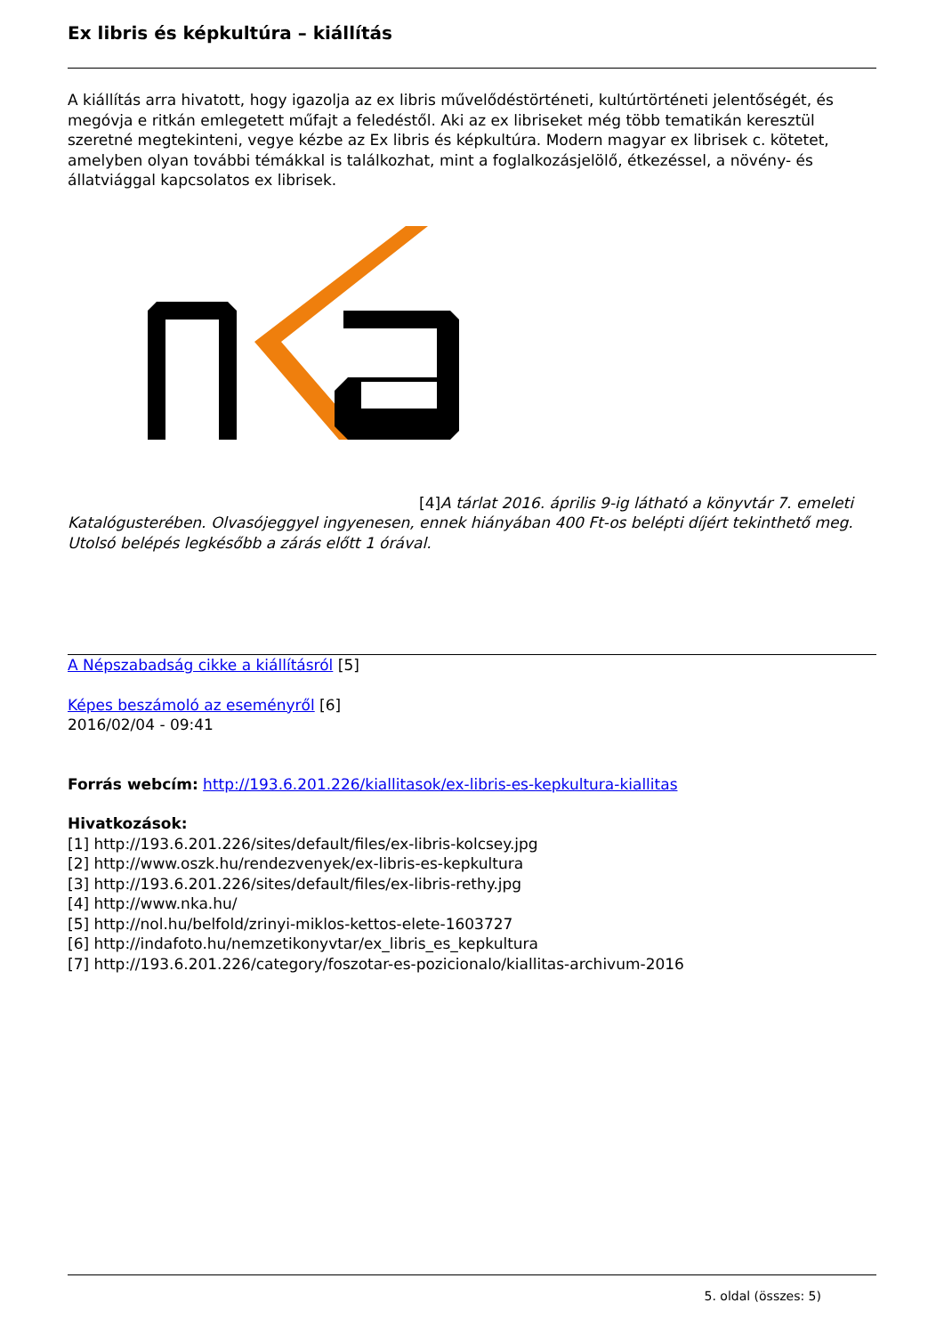Ex libris és képkultúra – kiállítás
A kiállítás arra hivatott, hogy igazolja az ex libris művelődéstörténeti, kultúrtörténeti jelentőségét, és megóvja e ritkán emlegetett műfajt a feledéstől. Aki az ex libriseket még több tematikán keresztül szeretné megtekinteni, vegye kézbe az Ex libris és képkultúra. Modern magyar ex librisek c. kötetet, amelyben olyan további témákkal is találkozhat, mint a foglalkozásjelölő, étkezéssel, a növény- és állatviággal kapcsolatos ex librisek.
[4] A tárlat 2016. április 9-ig látható a könyvtár 7. emeleti Katalógusterében. Olvasójeggyel ingyenesen, ennek hiányában 400 Ft-os belépti díjért tekinthető meg. Utolsó belépés legkésőbb a zárás előtt 1 órával.
A Népszabadság cikke a kiállításról [5]
Képes beszámoló az eseményről [6]
2016/02/04 - 09:41
Forrás webcím: http://193.6.201.226/kiallitasok/ex-libris-es-kepkultura-kiallitas
Hivatkozások:
[1] http://193.6.201.226/sites/default/files/ex-libris-kolcsey.jpg
[2] http://www.oszk.hu/rendezvenyek/ex-libris-es-kepkultura
[3] http://193.6.201.226/sites/default/files/ex-libris-rethy.jpg
[4] http://www.nka.hu/
[5] http://nol.hu/belfold/zrinyi-miklos-kettos-elete-1603727
[6] http://indafoto.hu/nemzetikonyvtar/ex_libris_es_kepkultura
[7] http://193.6.201.226/category/foszotar-es-pozicionalo/kiallitas-archivum-2016
5. oldal (összes: 5)